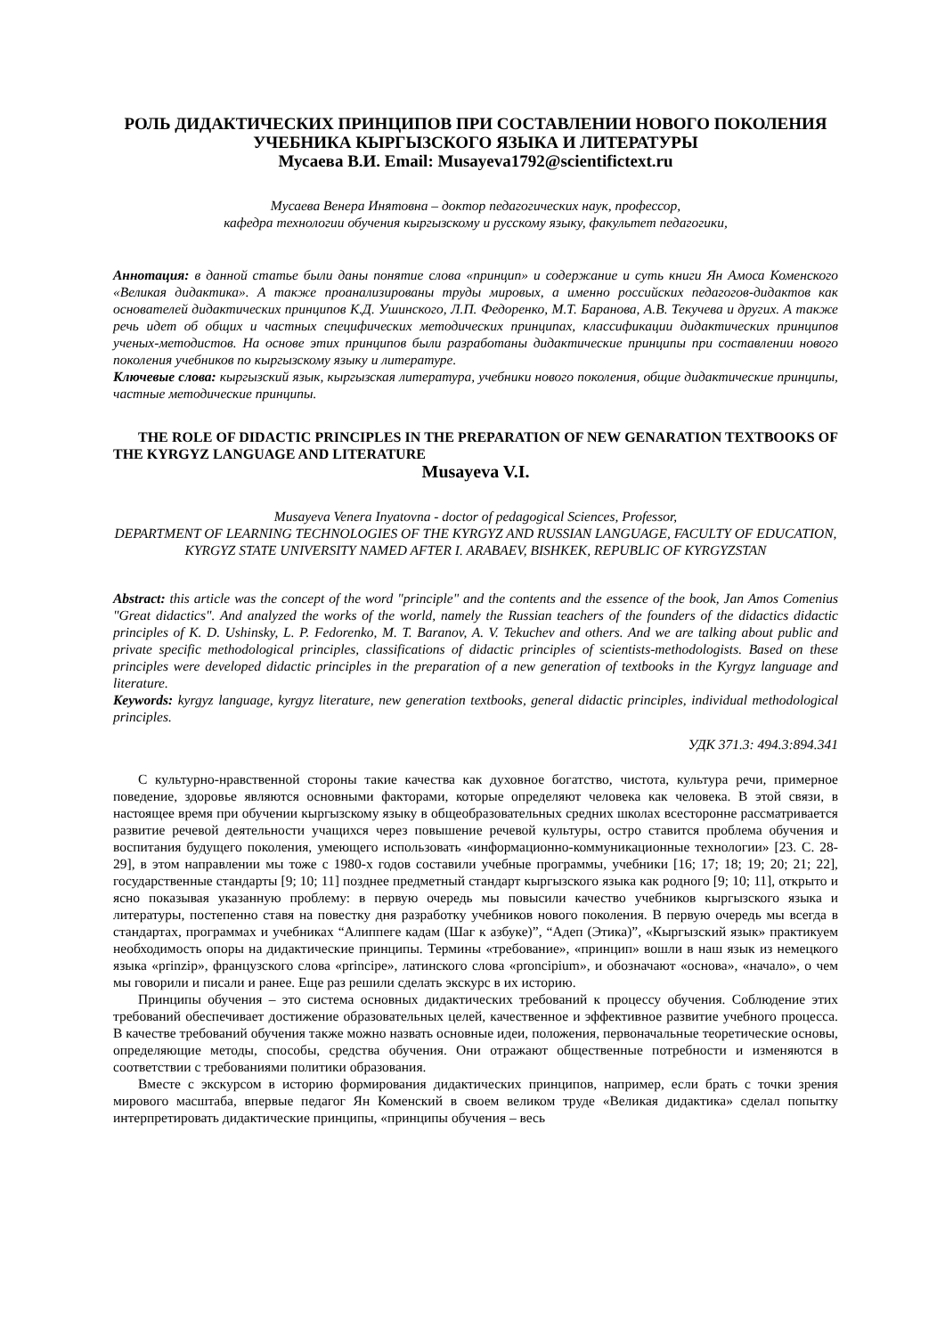РОЛЬ ДИДАКТИЧЕСКИХ ПРИНЦИПОВ ПРИ СОСТАВЛЕНИИ НОВОГО ПОКОЛЕНИЯ УЧЕБНИКА КЫРГЫЗСКОГО ЯЗЫКА И ЛИТЕРАТУРЫ
Мусаева В.И. Email: Musayeva1792@scientifictext.ru
Мусаева Венера Инятовна – доктор педагогических наук, профессор,
кафедра технологии обучения кыргызскому и русскому языку, факультет педагогики,
Аннотация: в данной статье были даны понятие слова «принцип» и содержание и суть книги Ян Амоса Коменского «Великая дидактика». А также проанализированы труды мировых, а именно российских педагогов-дидактов как основателей дидактических принципов К.Д. Ушинского, Л.П. Федоренко, М.Т. Баранова, А.В. Текучева и других. А также речь идет об общих и частных специфических методических принципах, классификации дидактических принципов ученых-методистов. На основе этих принципов были разработаны дидактические принципы при составлении нового поколения учебников по кыргызскому языку и литературе.
Ключевые слова: кыргызский язык, кыргызская литература, учебники нового поколения, общие дидактические принципы, частные методические принципы.
THE ROLE OF DIDACTIC PRINCIPLES IN THE PREPARATION OF NEW GENARATION TEXTBOOKS OF THE KYRGYZ LANGUAGE AND LITERATURE
Musayeva V.I.
Musayeva Venera Inyatovna - doctor of pedagogical Sciences, Professor,
DEPARTMENT OF LEARNING TECHNOLOGIES OF THE KYRGYZ AND RUSSIAN LANGUAGE, FACULTY OF EDUCATION,
KYRGYZ STATE UNIVERSITY NAMED AFTER I. ARABAEV, BISHKEK, REPUBLIC OF KYRGYZSTAN
Abstract: this article was the concept of the word "principle" and the contents and the essence of the book, Jan Amos Comenius "Great didactics". And analyzed the works of the world, namely the Russian teachers of the founders of the didactics didactic principles of K. D. Ushinsky, L. P. Fedorenko, M. T. Baranov, A. V. Tekuchev and others. And we are talking about public and private specific methodological principles, classifications of didactic principles of scientists-methodologists. Based on these principles were developed didactic principles in the preparation of a new generation of textbooks in the Kyrgyz language and literature.
Keywords: kyrgyz language, kyrgyz literature, new generation textbooks, general didactic principles, individual methodological principles.
УДК 371.3: 494.3:894.341
С культурно-нравственной стороны такие качества как духовное богатство, чистота, культура речи, примерное поведение, здоровье являются основными факторами, которые определяют человека как человека. В этой связи, в настоящее время при обучении кыргызскому языку в общеобразовательных средних школах всесторонне рассматривается развитие речевой деятельности учащихся через повышение речевой культуры, остро ставится проблема обучения и воспитания будущего поколения, умеющего использовать «информационно-коммуникационные технологии» [23. С. 28-29], в этом направлении мы тоже с 1980-х годов составили учебные программы, учебники [16; 17; 18; 19; 20; 21; 22], государственные стандарты [9; 10; 11] позднее предметный стандарт кыргызского языка как родного [9; 10; 11], открыто и ясно показывая указанную проблему: в первую очередь мы повысили качество учебников кыргызского языка и литературы, постепенно ставя на повестку дня разработку учебников нового поколения. В первую очередь мы всегда в стандартах, программах и учебниках “Алиппеге кадам (Шаг к азбуке)”, “Адеп (Этика)”, «Кыргызский язык» практикуем необходимость опоры на дидактические принципы. Термины «требование», «принцип» вошли в наш язык из немецкого языка «prinzip», французского слова «principe», латинского слова «proncipium», и обозначают «основа», «начало», о чем мы говорили и писали и ранее. Еще раз решили сделать экскурс в их историю.
Принципы обучения – это система основных дидактических требований к процессу обучения. Соблюдение этих требований обеспечивает достижение образовательных целей, качественное и эффективное развитие учебного процесса. В качестве требований обучения также можно назвать основные идеи, положения, первоначальные теоретические основы, определяющие методы, способы, средства обучения. Они отражают общественные потребности и изменяются в соответствии с требованиями политики образования.
Вместе с экскурсом в историю формирования дидактических принципов, например, если брать с точки зрения мирового масштаба, впервые педагог Ян Коменский в своем великом труде «Великая дидактика» сделал попытку интерпретировать дидактические принципы, «принципы обучения – весь